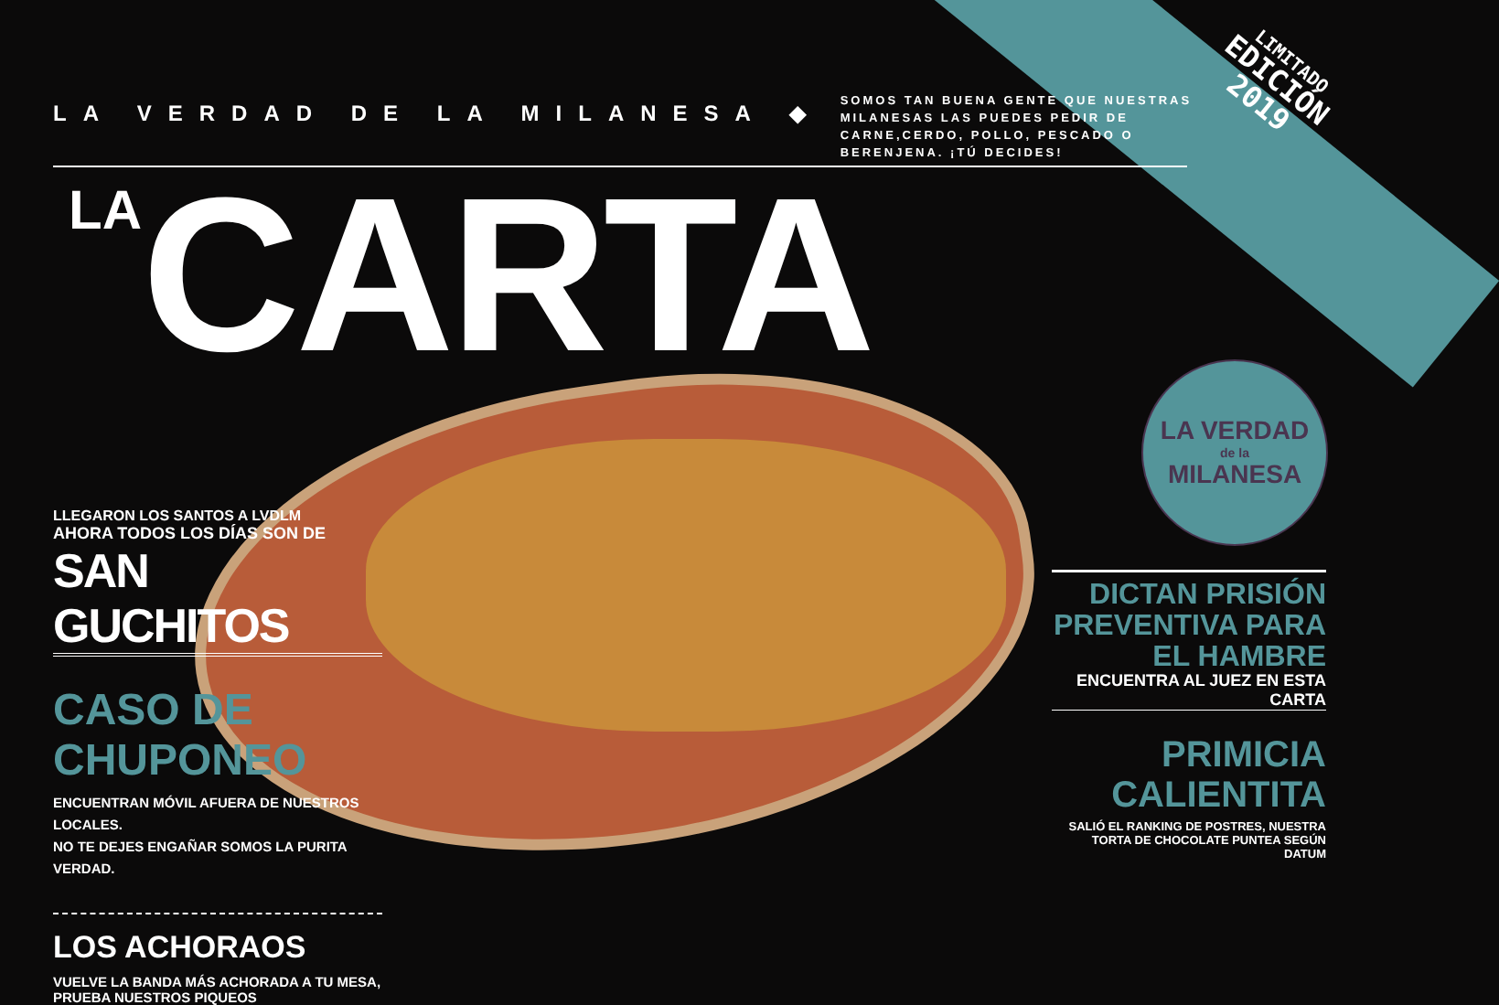LA VERDAD DE LA MILANESA ◆
SOMOS TAN BUENA GENTE QUE NUESTRAS MILANESAS LAS PUEDES PEDIR DE CARNE,CERDO, POLLO, PESCADO O BERENJENA. ¡TÚ DECIDES!
LIMITADO
EDICIÓN
2019
LA CARTA
LA VERDAD
de la
MILANESA
LLEGARON LOS SANTOS A LVDLM
AHORA TODOS LOS DÍAS SON DE
SAN GUCHITOS
CASO DE CHUPONEO
ENCUENTRAN MÓVIL AFUERA DE NUESTROS LOCALES.
NO TE DEJES ENGAÑAR SOMOS LA PURITA VERDAD.
LOS ACHORAOS
VUELVE LA BANDA MÁS ACHORADA A TU MESA, PRUEBA NUESTROS PIQUEOS
DICTAN PRISIÓN PREVENTIVA PARA EL HAMBRE
ENCUENTRA AL JUEZ EN ESTA CARTA
PRIMICIA CALIENTITA
SALIÓ EL RANKING DE POSTRES, NUESTRA TORTA DE CHOCOLATE PUNTEA SEGÚN DATUM